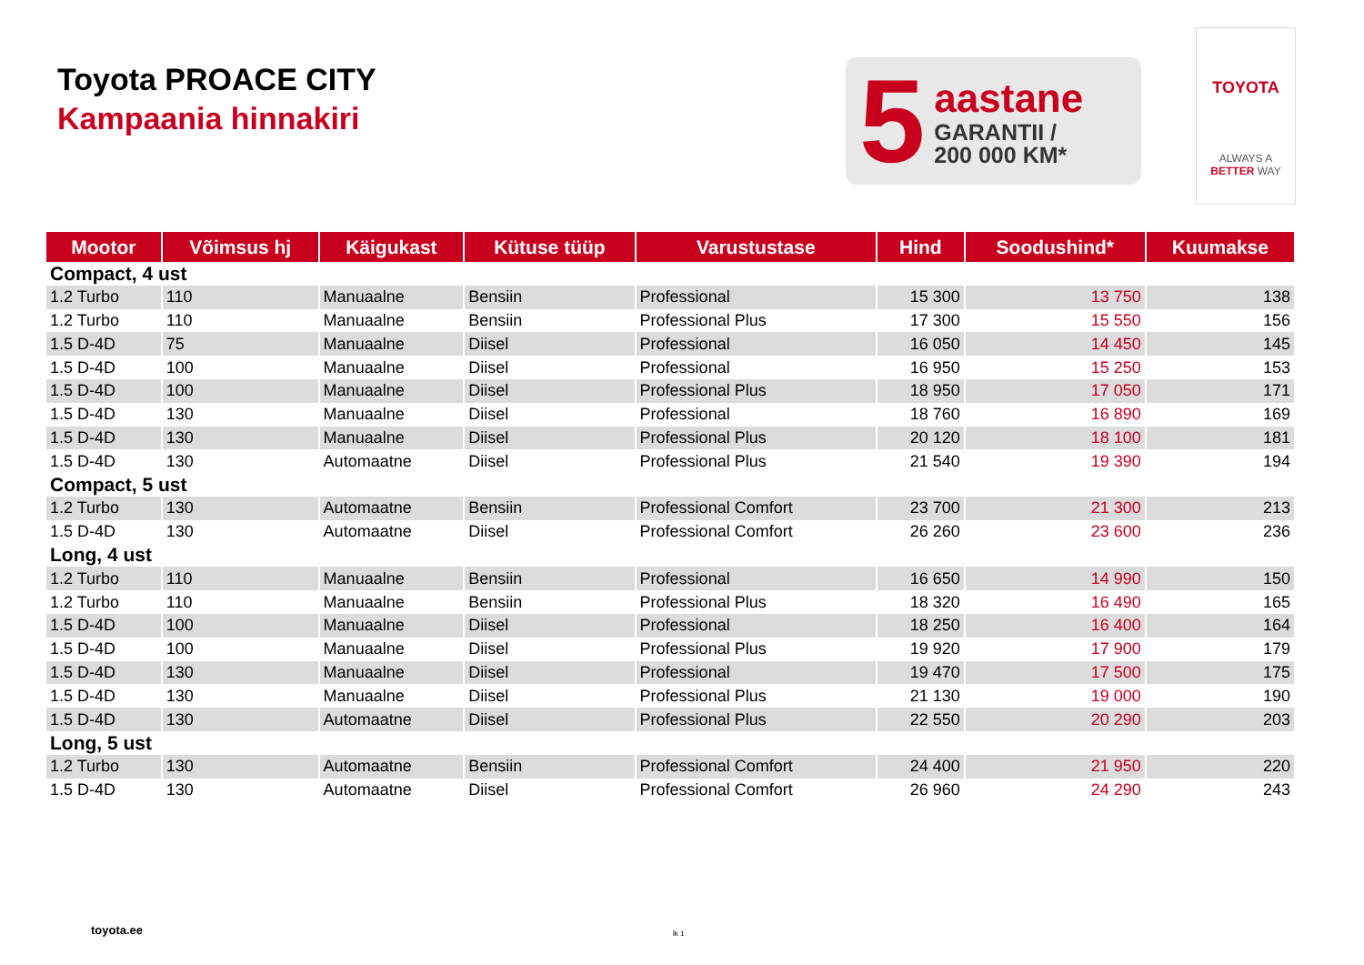Toyota PROACE CITY
Kampaania hinnakiri
5
aastane
GARANTII /
200 000 KM*
TOYOTA
ALWAYS A
BETTER WAY
| Mootor | Võimsus hj | Käigukast | Kütuse tüüp | Varustustase | Hind | Soodushind* | Kuumakse |
| --- | --- | --- | --- | --- | --- | --- | --- |
| Compact, 4 ust | | | | | | | |
| 1.2 Turbo | 110 | Manuaalne | Bensiin | Professional | 15 300 | 13 750 | 138 |
| 1.2 Turbo | 110 | Manuaalne | Bensiin | Professional Plus | 17 300 | 15 550 | 156 |
| 1.5 D-4D | 75 | Manuaalne | Diisel | Professional | 16 050 | 14 450 | 145 |
| 1.5 D-4D | 100 | Manuaalne | Diisel | Professional | 16 950 | 15 250 | 153 |
| 1.5 D-4D | 100 | Manuaalne | Diisel | Professional Plus | 18 950 | 17 050 | 171 |
| 1.5 D-4D | 130 | Manuaalne | Diisel | Professional | 18 760 | 16 890 | 169 |
| 1.5 D-4D | 130 | Manuaalne | Diisel | Professional Plus | 20 120 | 18 100 | 181 |
| 1.5 D-4D | 130 | Automaatne | Diisel | Professional Plus | 21 540 | 19 390 | 194 |
| Compact, 5 ust | | | | | | | |
| 1.2 Turbo | 130 | Automaatne | Bensiin | Professional Comfort | 23 700 | 21 300 | 213 |
| 1.5 D-4D | 130 | Automaatne | Diisel | Professional Comfort | 26 260 | 23 600 | 236 |
| Long, 4 ust | | | | | | | |
| 1.2 Turbo | 110 | Manuaalne | Bensiin | Professional | 16 650 | 14 990 | 150 |
| 1.2 Turbo | 110 | Manuaalne | Bensiin | Professional Plus | 18 320 | 16 490 | 165 |
| 1.5 D-4D | 100 | Manuaalne | Diisel | Professional | 18 250 | 16 400 | 164 |
| 1.5 D-4D | 100 | Manuaalne | Diisel | Professional Plus | 19 920 | 17 900 | 179 |
| 1.5 D-4D | 130 | Manuaalne | Diisel | Professional | 19 470 | 17 500 | 175 |
| 1.5 D-4D | 130 | Manuaalne | Diisel | Professional Plus | 21 130 | 19 000 | 190 |
| 1.5 D-4D | 130 | Automaatne | Diisel | Professional Plus | 22 550 | 20 290 | 203 |
| Long, 5 ust | | | | | | | |
| 1.2 Turbo | 130 | Automaatne | Bensiin | Professional Comfort | 24 400 | 21 950 | 220 |
| 1.5 D-4D | 130 | Automaatne | Diisel | Professional Comfort | 26 960 | 24 290 | 243 |
toyota.ee lk 1